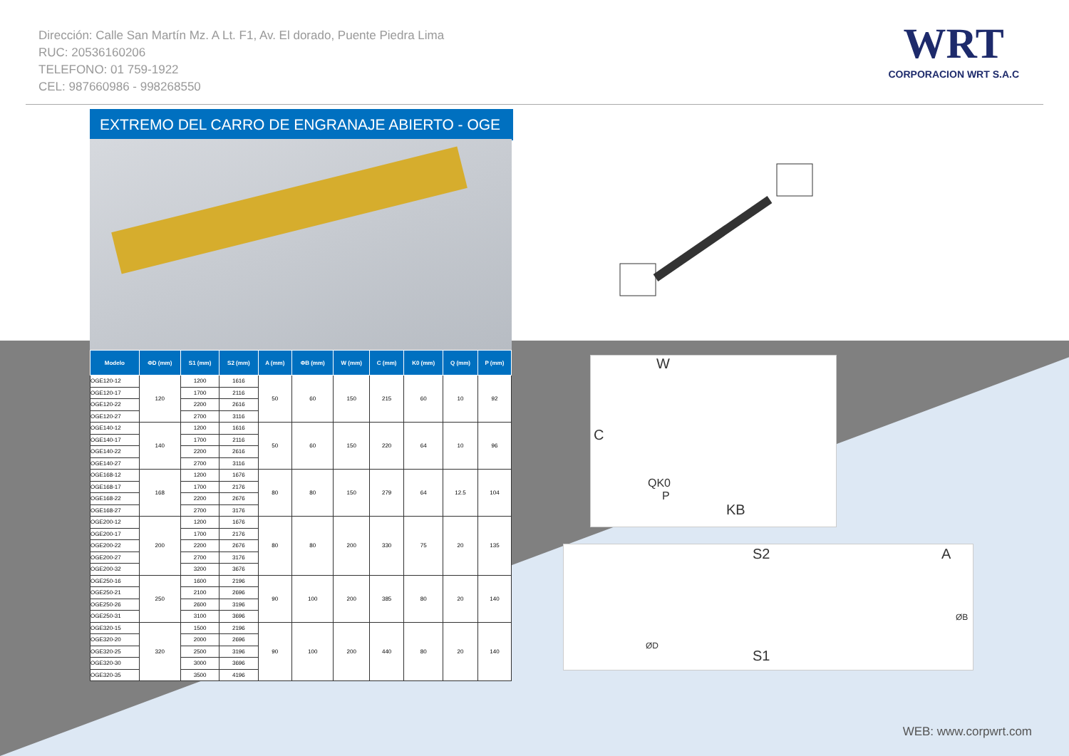Dirección: Calle San Martín Mz. A Lt. F1, Av. El dorado, Puente Piedra Lima
RUC: 20536160206
TELEFONO: 01 759-1922
CEL: 987660986 - 998268550
WRT
CORPORACION WRT S.A.C
EXTREMO DEL CARRO DE ENGRANAJE ABIERTO - OGE
| Modelo | ΦD (mm) | S1 (mm) | S2 (mm) | A (mm) | ΦB (mm) | W (mm) | C (mm) | K0 (mm) | Q (mm) | P (mm) |
| --- | --- | --- | --- | --- | --- | --- | --- | --- | --- | --- |
| OGE120-12 | 120 | 1200 | 1616 | 50 | 60 | 150 | 215 | 60 | 10 | 92 |
| OGE120-17 | | 1700 | 2116 | | | | | | | |
| OGE120-22 | | 2200 | 2616 | | | | | | | |
| OGE120-27 | | 2700 | 3116 | | | | | | | |
| OGE140-12 | 140 | 1200 | 1616 | 50 | 60 | 150 | 220 | 64 | 10 | 96 |
| OGE140-17 | | 1700 | 2116 | | | | | | | |
| OGE140-22 | | 2200 | 2616 | | | | | | | |
| OGE140-27 | | 2700 | 3116 | | | | | | | |
| OGE168-12 | 168 | 1200 | 1676 | 80 | 80 | 150 | 279 | 64 | 12.5 | 104 |
| OGE168-17 | | 1700 | 2176 | | | | | | | |
| OGE168-22 | | 2200 | 2676 | | | | | | | |
| OGE168-27 | | 2700 | 3176 | | | | | | | |
| OGE200-12 | 200 | 1200 | 1676 | 80 | 80 | 200 | 330 | 75 | 20 | 135 |
| OGE200-17 | | 1700 | 2176 | | | | | | | |
| OGE200-22 | | 2200 | 2676 | | | | | | | |
| OGE200-27 | | 2700 | 3176 | | | | | | | |
| OGE200-32 | | 3200 | 3676 | | | | | | | |
| OGE250-16 | 250 | 1600 | 2196 | 90 | 100 | 200 | 385 | 80 | 20 | 140 |
| OGE250-21 | | 2100 | 2696 | | | | | | | |
| OGE250-26 | | 2600 | 3196 | | | | | | | |
| OGE250-31 | | 3100 | 3696 | | | | | | | |
| OGE320-15 | 320 | 1500 | 2196 | 90 | 100 | 200 | 440 | 80 | 20 | 140 |
| OGE320-20 | | 2000 | 2696 | | | | | | | |
| OGE320-25 | | 2500 | 3196 | | | | | | | |
| OGE320-30 | | 3000 | 3696 | | | | | | | |
| OGE320-35 | | 3500 | 4196 | | | | | | | |
W
C
QK0
P
KB
S2 A
ØD
ØB
S1
WEB: www.corpwrt.com